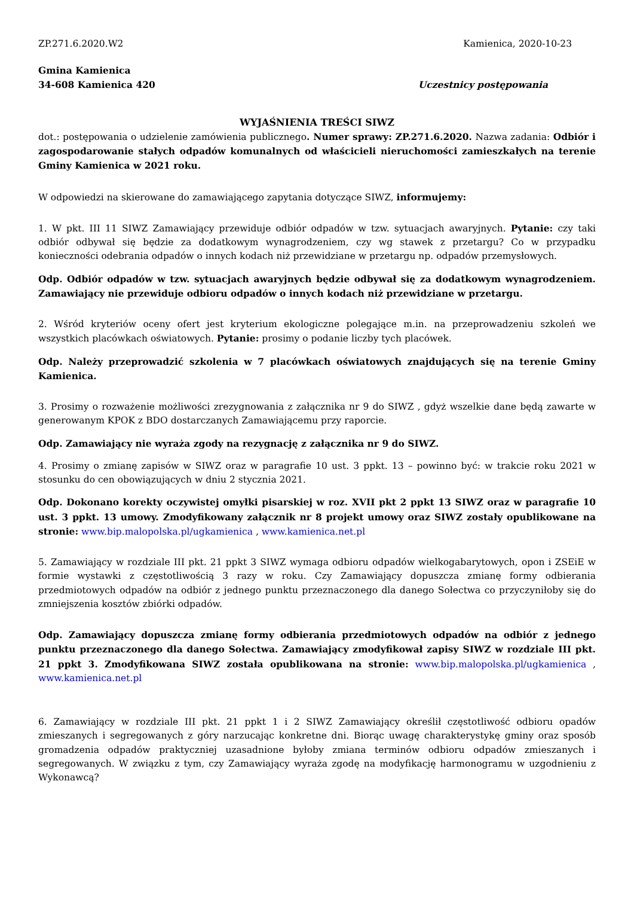ZP.271.6.2020.W2 Kamienica, 2020-10-23
Gmina Kamienica
34-608 Kamienica 420 Uczestnicy postępowania
WYJAŚNIENIA TREŚCI SIWZ
dot.: postępowania o udzielenie zamówienia publicznego. Numer sprawy: ZP.271.6.2020. Nazwa zadania: Odbiór i zagospodarowanie stałych odpadów komunalnych od właścicieli nieruchomości zamieszkałych na terenie Gminy Kamienica w 2021 roku.
W odpowiedzi na skierowane do zamawiającego zapytania dotyczące SIWZ, informujemy:
1. W pkt. III 11 SIWZ Zamawiający przewiduje odbiór odpadów w tzw. sytuacjach awaryjnych. Pytanie: czy taki odbiór odbywał się będzie za dodatkowym wynagrodzeniem, czy wg stawek z przetargu? Co w przypadku konieczności odebrania odpadów o innych kodach niż przewidziane w przetargu np. odpadów przemysłowych.
Odp. Odbiór odpadów w tzw. sytuacjach awaryjnych będzie odbywał się za dodatkowym wynagrodzeniem. Zamawiający nie przewiduje odbioru odpadów o innych kodach niż przewidziane w przetargu.
2. Wśród kryteriów oceny ofert jest kryterium ekologiczne polegające m.in. na przeprowadzeniu szkoleń we wszystkich placówkach oświatowych. Pytanie: prosimy o podanie liczby tych placówek.
Odp. Należy przeprowadzić szkolenia w 7 placówkach oświatowych znajdujących się na terenie Gminy Kamienica.
3. Prosimy o rozważenie możliwości zrezygnowania z załącznika nr 9 do SIWZ , gdyż wszelkie dane będą zawarte w generowanym KPOK z BDO dostarczanych Zamawiającemu przy raporcie.
Odp. Zamawiający nie wyraża zgody na rezygnację z załącznika nr 9 do SIWZ.
4. Prosimy o zmianę zapisów w SIWZ oraz w paragrafie 10 ust. 3 ppkt. 13 – powinno być: w trakcie roku 2021 w stosunku do cen obowiązujących w dniu 2 stycznia 2021.
Odp. Dokonano korekty oczywistej omyłki pisarskiej w roz. XVII pkt 2 ppkt 13 SIWZ oraz w paragrafie 10 ust. 3 ppkt. 13 umowy. Zmodyfikowany załącznik nr 8 projekt umowy oraz SIWZ zostały opublikowane na stronie: www.bip.malopolska.pl/ugkamienica , www.kamienica.net.pl
5. Zamawiający w rozdziale III pkt. 21 ppkt 3 SIWZ wymaga odbioru odpadów wielkogabarytowych, opon i ZSEiE w formie wystawki z częstotliwością 3 razy w roku. Czy Zamawiający dopuszcza zmianę formy odbierania przedmiotowych odpadów na odbiór z jednego punktu przeznaczonego dla danego Sołectwa co przyczyniłoby się do zmniejszenia kosztów zbiórki odpadów.
Odp. Zamawiający dopuszcza zmianę formy odbierania przedmiotowych odpadów na odbiór z jednego punktu przeznaczonego dla danego Sołectwa. Zamawiający zmodyfikował zapisy SIWZ w rozdziale III pkt. 21 ppkt 3. Zmodyfikowana SIWZ została opublikowana na stronie: www.bip.malopolska.pl/ugkamienica , www.kamienica.net.pl
6. Zamawiający w rozdziale III pkt. 21 ppkt 1 i 2 SIWZ Zamawiający określił częstotliwość odbioru opadów zmieszanych i segregowanych z góry narzucając konkretne dni. Biorąc uwagę charakterystykę gminy oraz sposób gromadzenia odpadów praktyczniej uzasadnione byłoby zmiana terminów odbioru odpadów zmieszanych i segregowanych. W związku z tym, czy Zamawiający wyraża zgodę na modyfikację harmonogramu w uzgodnieniu z Wykonawcą?